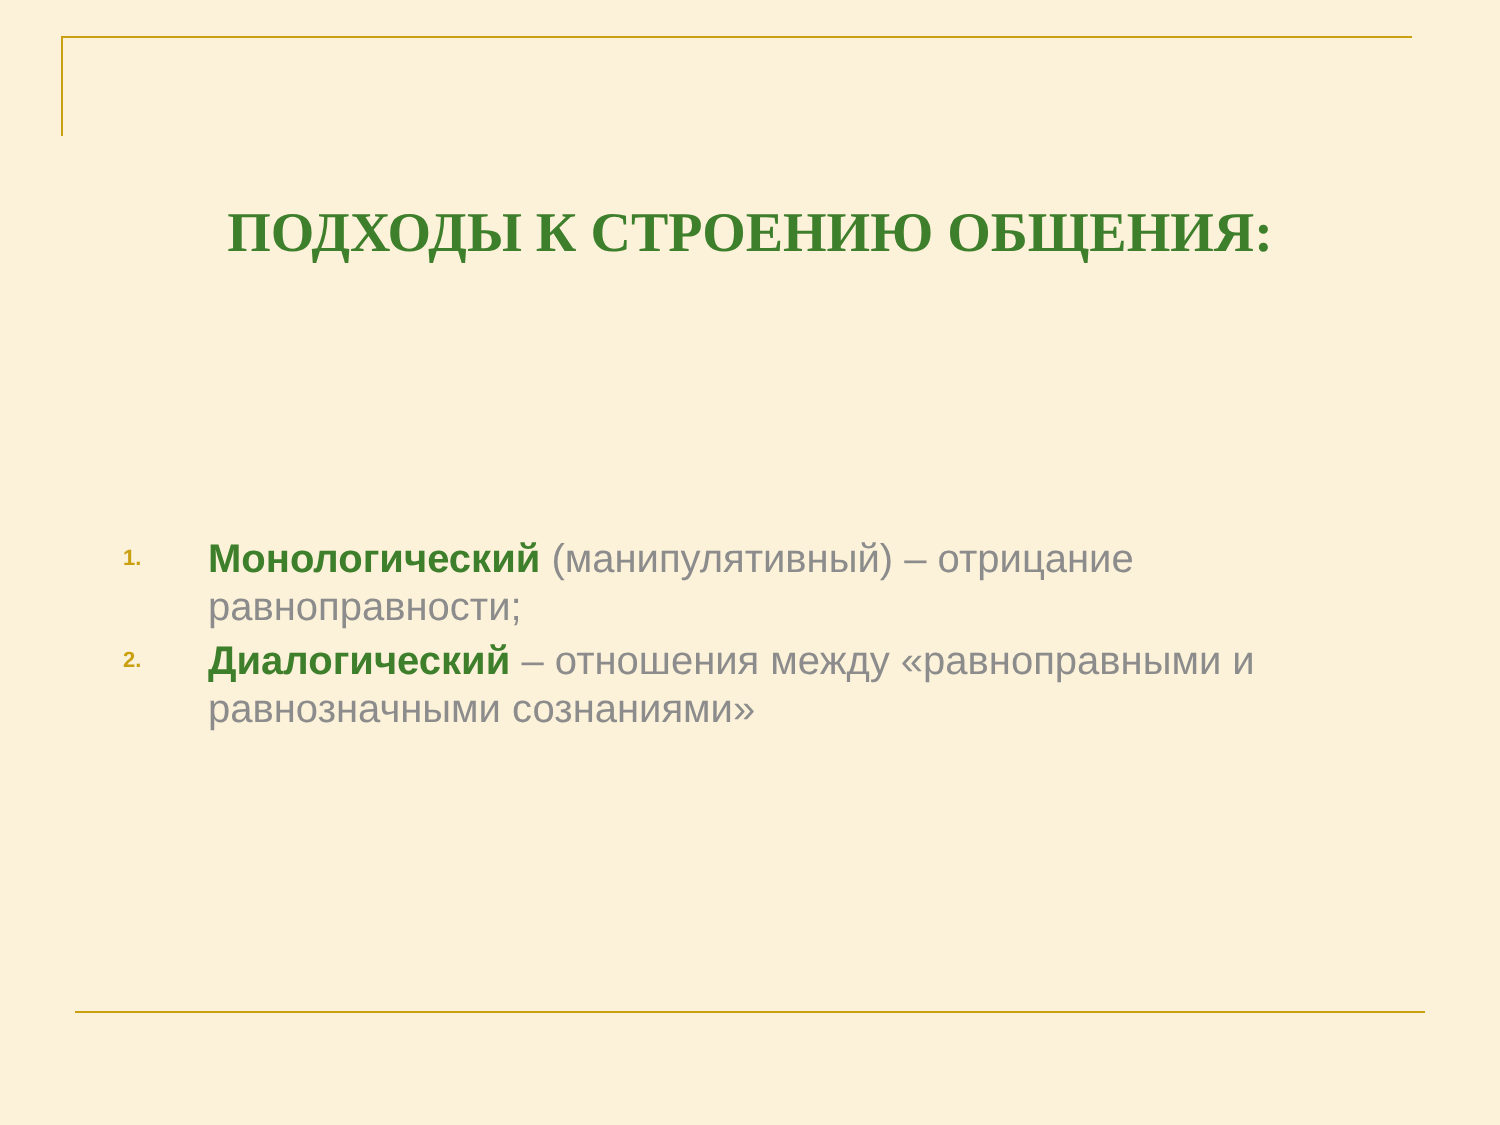ПОДХОДЫ К СТРОЕНИЮ ОБЩЕНИЯ:
1. Монологический (манипулятивный) – отрицание равноправности;
2. Диалогический – отношения между «равноправными и равнозначными сознаниями»